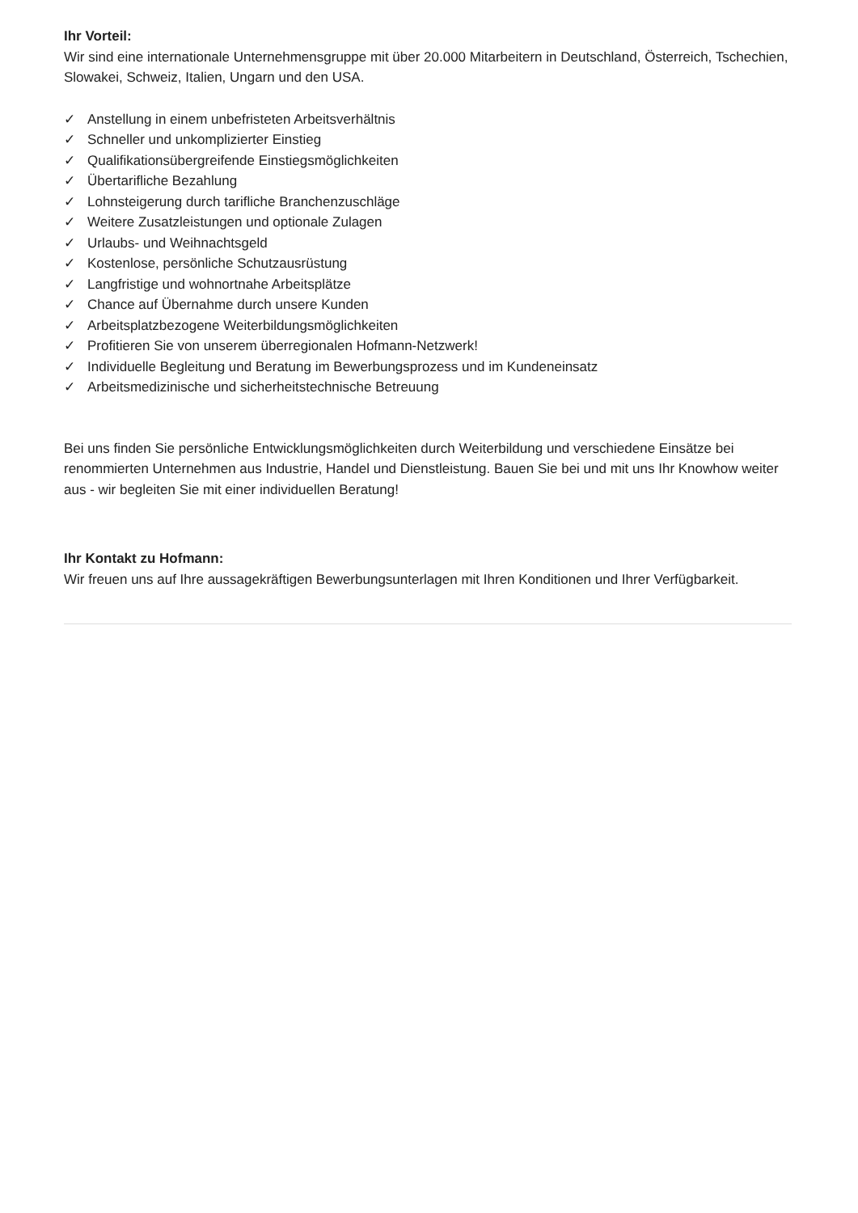Ihr Vorteil:
Wir sind eine internationale Unternehmensgruppe mit über 20.000 Mitarbeitern in Deutschland, Österreich, Tschechien, Slowakei, Schweiz, Italien, Ungarn und den USA.
✓ Anstellung in einem unbefristeten Arbeitsverhältnis
✓ Schneller und unkomplizierter Einstieg
✓ Qualifikationsübergreifende Einstiegsmöglichkeiten
✓ Übertarifliche Bezahlung
✓ Lohnsteigerung durch tarifliche Branchenzuschläge
✓ Weitere Zusatzleistungen und optionale Zulagen
✓ Urlaubs- und Weihnachtsgeld
✓ Kostenlose, persönliche Schutzausrüstung
✓ Langfristige und wohnortnahe Arbeitsplätze
✓ Chance auf Übernahme durch unsere Kunden
✓ Arbeitsplatzbezogene Weiterbildungsmöglichkeiten
✓ Profitieren Sie von unserem überregionalen Hofmann-Netzwerk!
✓ Individuelle Begleitung und Beratung im Bewerbungsprozess und im Kundeneinsatz
✓ Arbeitsmedizinische und sicherheitstechnische Betreuung
Bei uns finden Sie persönliche Entwicklungsmöglichkeiten durch Weiterbildung und verschiedene Einsätze bei renommierten Unternehmen aus Industrie, Handel und Dienstleistung. Bauen Sie bei und mit uns Ihr Knowhow weiter aus - wir begleiten Sie mit einer individuellen Beratung!
Ihr Kontakt zu Hofmann:
Wir freuen uns auf Ihre aussagekräftigen Bewerbungsunterlagen mit Ihren Konditionen und Ihrer Verfügbarkeit.